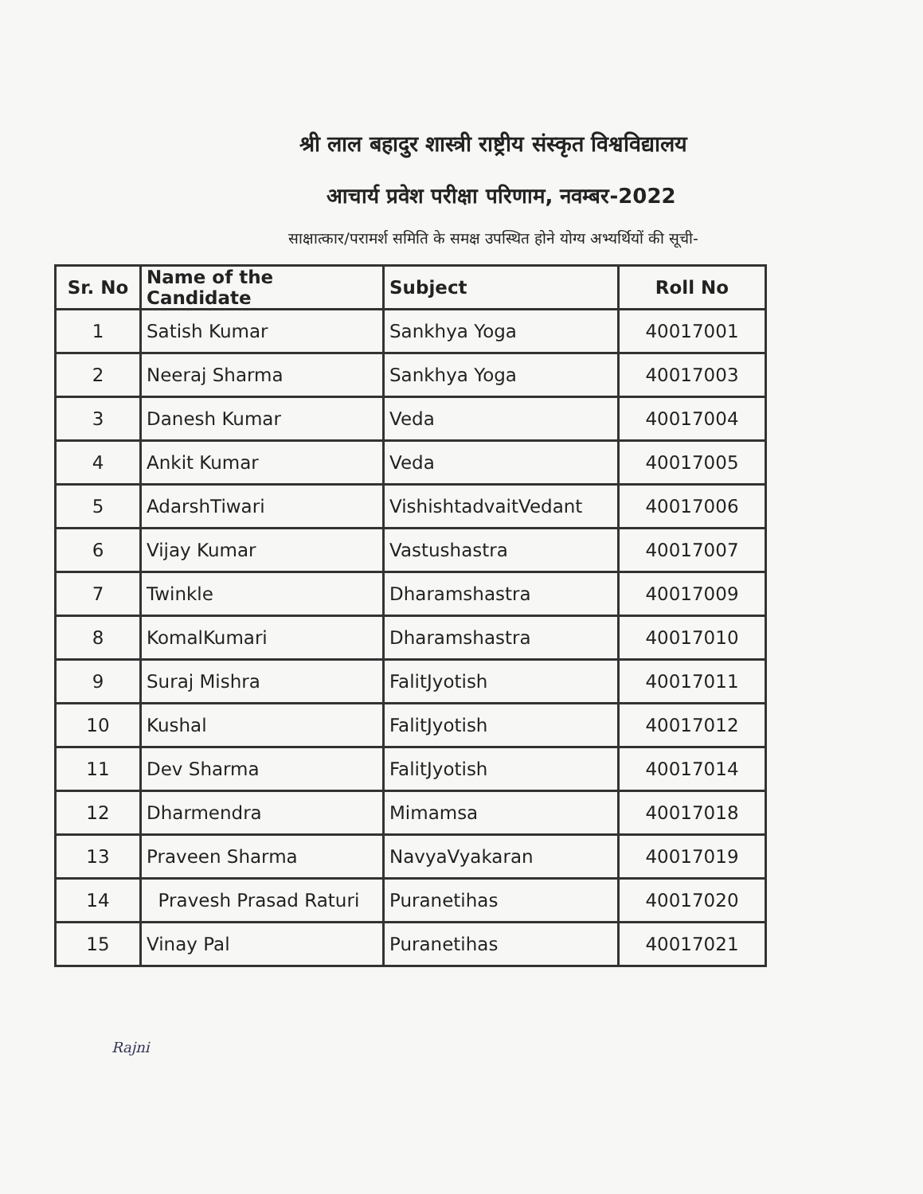श्री लाल बहादुर शास्त्री राष्ट्रीय संस्कृत विश्वविद्यालय
आचार्य प्रवेश परीक्षा परिणाम, नवम्बर-2022
साक्षात्कार/परामर्श समिति के समक्ष उपस्थित होने योग्य अभ्यर्थियों की सूची-
| Sr. No | Name of the Candidate | Subject | Roll No |
| --- | --- | --- | --- |
| 1 | Satish Kumar | Sankhya Yoga | 40017001 |
| 2 | Neeraj Sharma | Sankhya Yoga | 40017003 |
| 3 | Danesh Kumar | Veda | 40017004 |
| 4 | Ankit Kumar | Veda | 40017005 |
| 5 | AdarshTiwari | VishishtadvaitVedant | 40017006 |
| 6 | Vijay Kumar | Vastushastra | 40017007 |
| 7 | Twinkle | Dharamshastra | 40017009 |
| 8 | KomalKumari | Dharamshastra | 40017010 |
| 9 | Suraj Mishra | FalitJyotish | 40017011 |
| 10 | Kushal | FalitJyotish | 40017012 |
| 11 | Dev Sharma | FalitJyotish | 40017014 |
| 12 | Dharmendra | Mimamsa | 40017018 |
| 13 | Praveen Sharma | NavyaVyakaran | 40017019 |
| 14 | Pravesh Prasad Raturi | Puranetihas | 40017020 |
| 15 | Vinay Pal | Puranetihas | 40017021 |
Rajni